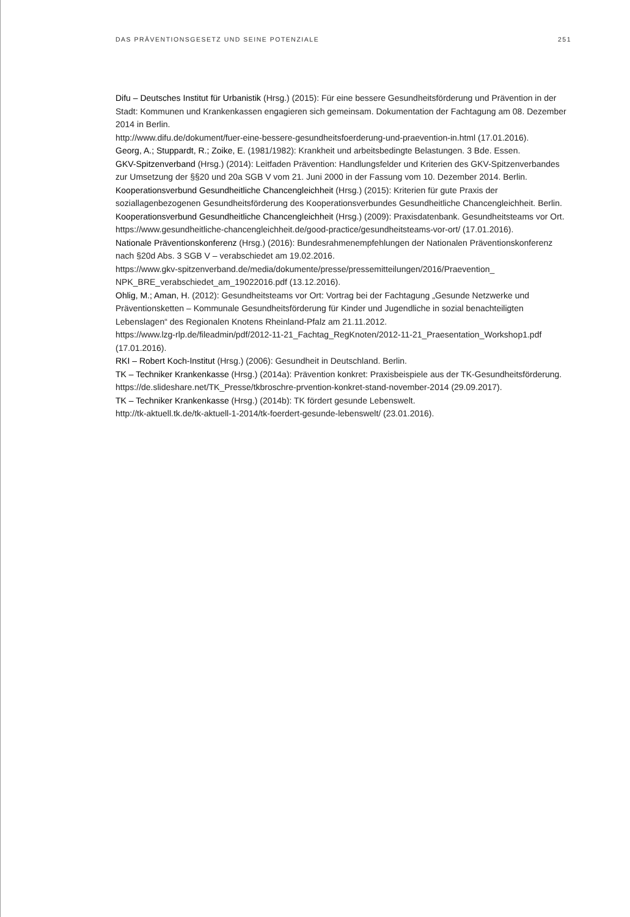DAS PRÄVENTIONSGESETZ UND SEINE POTENZIALE 251
Difu – Deutsches Institut für Urbanistik (Hrsg.) (2015): Für eine bessere Gesundheitsförderung und Prävention in der Stadt: Kommunen und Krankenkassen engagieren sich gemeinsam. Dokumentation der Fachtagung am 08. Dezember 2014 in Berlin.
http://www.difu.de/dokument/fuer-eine-bessere-gesundheitsfoerderung-und-praevention-in.html (17.01.2016).
Georg, A.; Stuppardt, R.; Zoike, E. (1981/1982): Krankheit und arbeitsbedingte Belastungen. 3 Bde. Essen.
GKV-Spitzenverband (Hrsg.) (2014): Leitfaden Prävention: Handlungsfelder und Kriterien des GKV-Spitzenverbandes zur Umsetzung der §§20 und 20a SGB V vom 21. Juni 2000 in der Fassung vom 10. Dezember 2014. Berlin.
Kooperationsverbund Gesundheitliche Chancengleichheit (Hrsg.) (2015): Kriterien für gute Praxis der soziallagenbezogenen Gesundheitsförderung des Kooperationsverbundes Gesundheitliche Chancengleichheit. Berlin.
Kooperationsverbund Gesundheitliche Chancengleichheit (Hrsg.) (2009): Praxisdatenbank. Gesundheitsteams vor Ort.
https://www.gesundheitliche-chancengleichheit.de/good-practice/gesundheitsteams-vor-ort/ (17.01.2016).
Nationale Präventionskonferenz (Hrsg.) (2016): Bundesrahmenempfehlungen der Nationalen Präventionskonferenz nach §20d Abs. 3 SGB V – verabschiedet am 19.02.2016.
https://www.gkv-spitzenverband.de/media/dokumente/presse/pressemitteilungen/2016/Praevention_ NPK_BRE_verabschiedet_am_19022016.pdf (13.12.2016).
Ohlig, M.; Aman, H. (2012): Gesundheitsteams vor Ort: Vortrag bei der Fachtagung „Gesunde Netzwerke und Präventionsketten – Kommunale Gesundheitsförderung für Kinder und Jugendliche in sozial benachteiligten Lebenslagen“ des Regionalen Knotens Rheinland-Pfalz am 21.11.2012.
https://www.lzg-rlp.de/fileadmin/pdf/2012-11-21_Fachtag_RegKnoten/2012-11-21_Praesentation_Workshop1.pdf (17.01.2016).
RKI – Robert Koch-Institut (Hrsg.) (2006): Gesundheit in Deutschland. Berlin.
TK – Techniker Krankenkasse (Hrsg.) (2014a): Prävention konkret: Praxisbeispiele aus der TK-Gesundheitsförderung.
https://de.slideshare.net/TK_Presse/tkbroschre-prvention-konkret-stand-november-2014 (29.09.2017).
TK – Techniker Krankenkasse (Hrsg.) (2014b): TK fördert gesunde Lebenswelt.
http://tk-aktuell.tk.de/tk-aktuell-1-2014/tk-foerdert-gesunde-lebenswelt/ (23.01.2016).